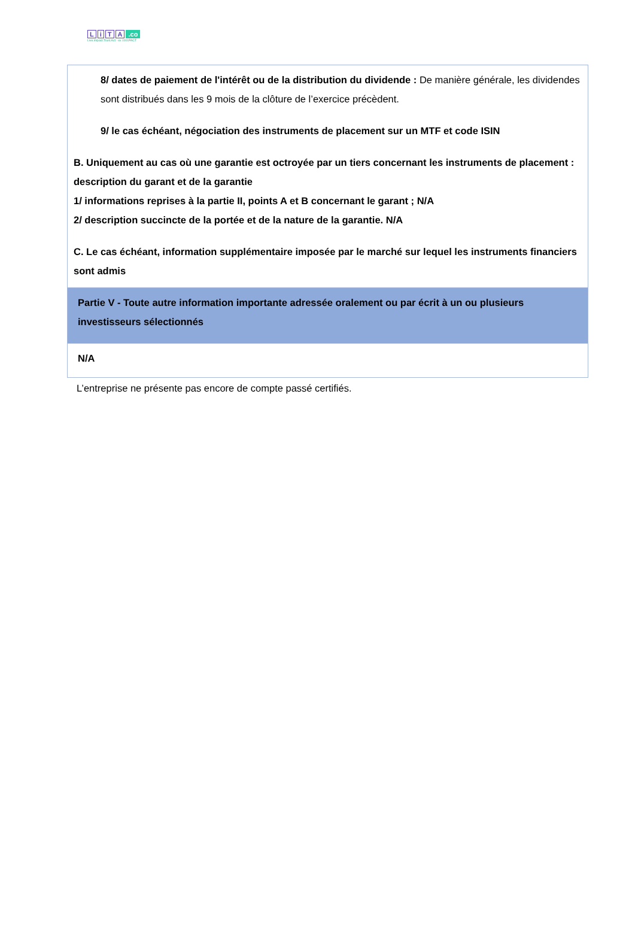LiTA.co
Live.Impact.Trust.Act · ex 1001PACT
| 8/ dates de paiement de l'intérêt ou de la distribution du dividende : De manière générale, les dividendes sont distribués dans les 9 mois de la clôture de l’exercice précèdent. 9/ le cas échéant, négociation des instruments de placement sur un MTF et code ISIN B. Uniquement au cas où une garantie est octroyée par un tiers concernant les instruments de placement : description du garant et de la garantie 1/ informations reprises à la partie II, points A et B concernant le garant ; N/A 2/ description succincte de la portée et de la nature de la garantie. N/A C. Le cas échéant, information supplémentaire imposée par le marché sur lequel les instruments financiers sont admis |
| Partie V - Toute autre information importante adressée oralement ou par écrit à un ou plusieurs investisseurs sélectionnés |
| N/A |
L’entreprise ne présente pas encore de compte passé certifiés.